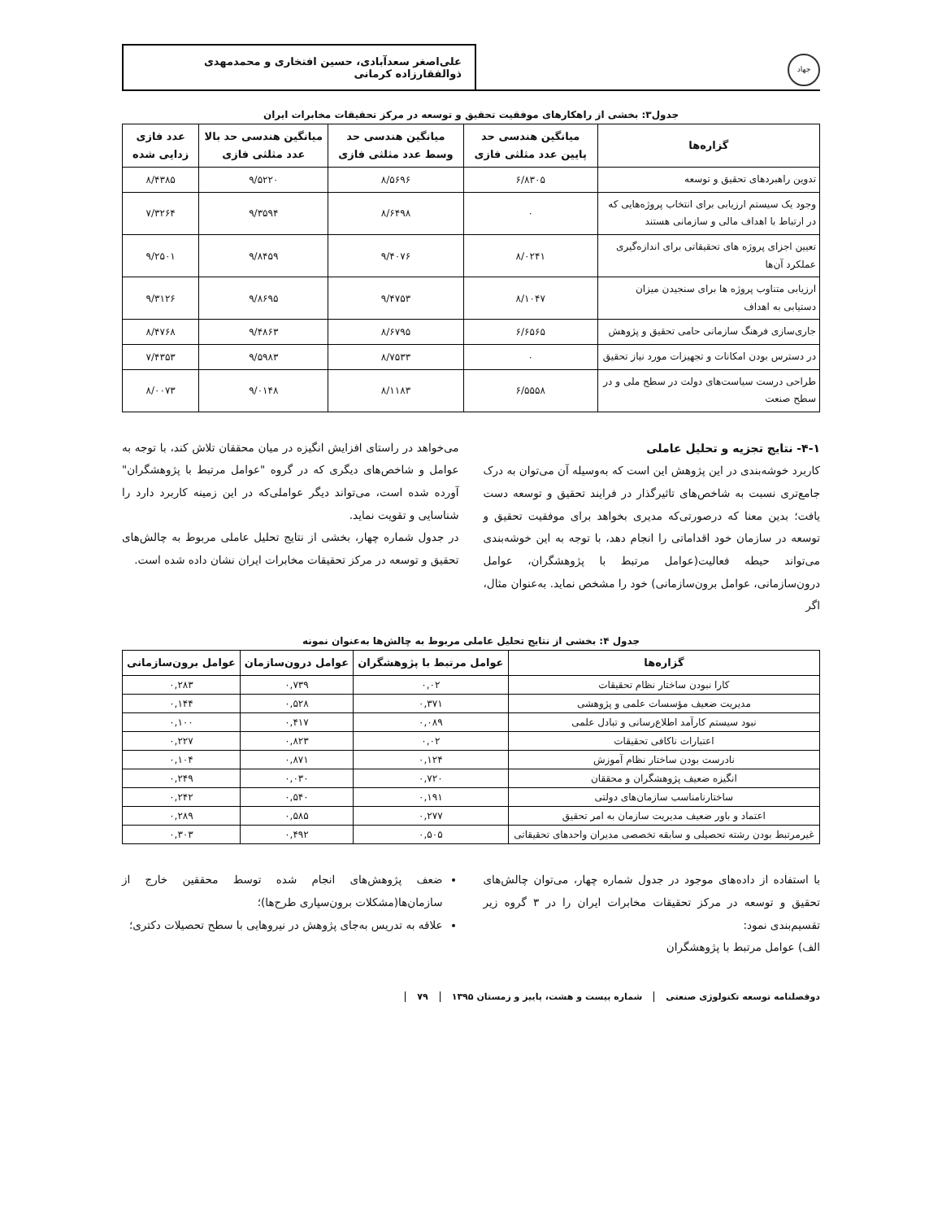جهاد
علی‌اصغر سعدآبادی، حسین افتخاری و محمدمهدی ذوالفقارزاده کرمانی
جدول۳: بخشی از راهکارهای موفقیت تحقیق و توسعه در مرکز تحقیقات مخابرات ایران
| گزاره‌ها | میانگین هندسی حد پایین عدد مثلثی فازی | میانگین هندسی حد وسط عدد مثلثی فازی | میانگین هندسی حد بالا عدد مثلثی فازی | عدد فازی زدایی شده |
| --- | --- | --- | --- | --- |
| تدوین راهبردهای تحقیق و توسعه | ۶/۸۳۰۵ | ۸/۵۶۹۶ | ۹/۵۲۲۰ | ۸/۴۳۸۵ |
| وجود یک سیستم ارزیابی برای انتخاب پروژه‌هایی که در ارتباط با اهداف مالی و سازمانی هستند | ۰ | ۸/۶۴۹۸ | ۹/۳۵۹۴ | ۷/۳۲۶۴ |
| تعیین اجزای پروژه های تحقیقاتی برای اندازه‌گیری عملکرد آن‌ها | ۸/۰۲۴۱ | ۹/۴۰۷۶ | ۹/۸۴۵۹ | ۹/۲۵۰۱ |
| ارزیابی متناوب پروژه ها برای سنجیدن میزان دستیابی به اهداف | ۸/۱۰۴۷ | ۹/۴۷۵۳ | ۹/۸۶۹۵ | ۹/۳۱۲۶ |
| جاری‌سازی فرهنگ سازمانی حامی تحقیق و پژوهش | ۶/۶۵۶۵ | ۸/۶۷۹۵ | ۹/۴۸۶۳ | ۸/۴۷۶۸ |
| در دسترس بودن امکانات و تجهیزات مورد نیاز تحقیق | ۰ | ۸/۷۵۳۳ | ۹/۵۹۸۳ | ۷/۴۳۵۳ |
| طراحی درست سیاست‌های دولت در سطح ملی و در سطح صنعت | ۶/۵۵۵۸ | ۸/۱۱۸۳ | ۹/۰۱۴۸ | ۸/۰۰۷۳ |
۴-۱- نتایج تجزیه و تحلیل عاملی
کاربرد خوشه‌بندی در این پژوهش این است که به‌وسیله آن می‌توان به درک جامع‌تری نسبت به شاخص‌های تاثیرگذار در فرایند تحقیق و توسعه دست یافت؛ بدین معنا که درصورتی‌که مدیری بخواهد برای موفقیت تحقیق و توسعه در سازمان خود اقداماتی را انجام دهد، با توجه به این خوشه‌بندی می‌تواند حیطه فعالیت(عوامل مرتبط با پژوهشگران، عوامل درون‌سازمانی، عوامل برون‌سازمانی) خود را مشخص نماید. به‌عنوان مثال، اگر
می‌خواهد در راستای افزایش انگیزه در میان محققان تلاش کند، با توجه به عوامل و شاخص‌های دیگری که در گروه "عوامل مرتبط با پژوهشگران" آورده شده است، می‌تواند دیگر عواملی‌که در این زمینه کاربرد دارد را شناسایی و تقویت نماید.
در جدول شماره چهار، بخشی از نتایج تحلیل عاملی مربوط به چالش‌های تحقیق و توسعه در مرکز تحقیقات مخابرات ایران نشان داده شده است.
جدول ۴: بخشی از نتایج تحلیل عاملی مربوط به چالش‌ها به‌عنوان نمونه
| گزاره‌ها | عوامل مرتبط با پژوهشگران | عوامل درون‌سازمان | عوامل برون‌سازمانی |
| --- | --- | --- | --- |
| کارا نبودن ساختار نظام تحقیقات | ۰,۰۲ | ۰,۷۳۹ | ۰,۲۸۳ |
| مدیریت ضعیف مؤسسات علمی و پژوهشی | ۰,۳۷۱ | ۰,۵۲۸ | ۰,۱۴۴ |
| نبود سیستم کارآمد اطلاع‌رسانی و تبادل علمی | ۰,۰۸۹ | ۰,۴۱۷ | ۰,۱۰۰ |
| اعتبارات ناکافی تحقیقات | ۰,۰۲ | ۰,۸۲۳ | ۰,۲۲۷ |
| نادرست بودن ساختار نظام آموزش | ۰,۱۲۴ | ۰,۸۷۱ | ۰,۱۰۴ |
| انگیزه ضعیف پژوهشگران و محققان | ۰,۷۲۰ | ۰,۰۳۰ | ۰,۲۴۹ |
| ساختارنامناسب سازمان‌های دولتی | ۰,۱۹۱ | ۰,۵۴۰ | ۰,۲۴۲ |
| اعتماد و باور ضعیف مدیریت سازمان به امر تحقیق | ۰,۲۷۷ | ۰,۵۸۵ | ۰,۲۸۹ |
| غیرمرتبط بودن رشته تحصیلی و سابقه تخصصی مدیران واحدهای تحقیقاتی | ۰,۵۰۵ | ۰,۴۹۲ | ۰,۳۰۳ |
با استفاده از داده‌های موجود در جدول شماره چهار، می‌توان چالش‌های تحقیق و توسعه در مرکز تحقیقات مخابرات ایران را در ۳ گروه زیر تقسیم‌بندی نمود:
الف) عوامل مرتبط با پژوهشگران
ضعف پژوهش‌های انجام شده توسط محققین خارج از سازمان‌ها(مشکلات برون‌سپاری طرح‌ها)؛
علاقه به تدریس به‌جای پژوهش در نیروهایی با سطح تحصیلات دکتری؛
۷۹ شماره بیست و هشت، پاییز و زمستان ۱۳۹۵ دوفصلنامه توسعه تکنولوژی صنعتی